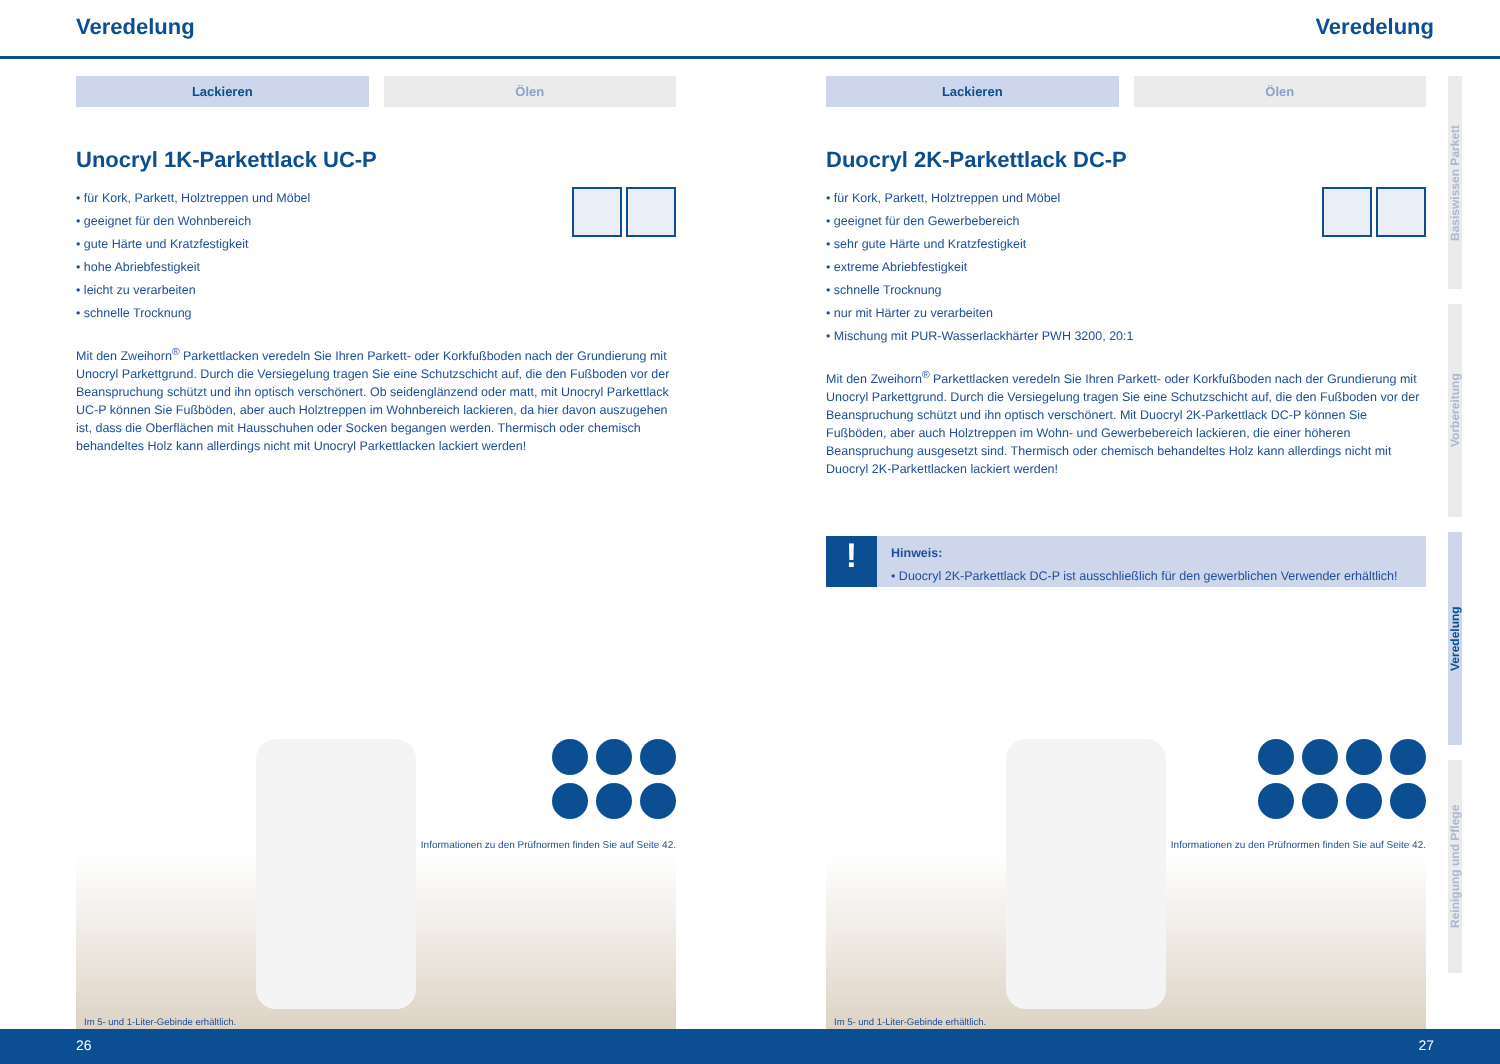Veredelung Veredelung
Lackieren Ölen
Unocryl 1K-Parkettlack UC-P
• für Kork, Parkett, Holztreppen und Möbel
• geeignet für den Wohnbereich
• gute Härte und Kratzfestigkeit
• hohe Abriebfestigkeit
• leicht zu verarbeiten
• schnelle Trocknung
Mit den Zweihorn<sup>®</sup> Parkettlacken veredeln Sie Ihren Parkett- oder Korkfußboden nach der Grundierung mit Unocryl Parkettgrund. Durch die Versiegelung tragen Sie eine Schutzschicht auf, die den Fußboden vor der Beanspruchung schützt und ihn optisch verschönert. Ob seidenglänzend oder matt, mit Unocryl Parkettlack UC-P können Sie Fußböden, aber auch Holztreppen im Wohnbereich lackieren, da hier davon auszugehen ist, dass die Oberflächen mit Hausschuhen oder Socken begangen werden. Thermisch oder chemisch behandeltes Holz kann allerdings nicht mit Unocryl Parkettlacken lackiert werden!
Informationen zu den Prüfnormen finden Sie auf Seite 42.
Im 5- und 1-Liter-Gebinde erhältlich.
Lackieren Ölen
Duocryl 2K-Parkettlack DC-P
• für Kork, Parkett, Holztreppen und Möbel
• geeignet für den Gewerbebereich
• sehr gute Härte und Kratzfestigkeit
• extreme Abriebfestigkeit
• schnelle Trocknung
• nur mit Härter zu verarbeiten
• Mischung mit PUR-Wasserlackhärter PWH 3200, 20:1
Mit den Zweihorn<sup>®</sup> Parkettlacken veredeln Sie Ihren Parkett- oder Korkfußboden nach der Grundierung mit Unocryl Parkettgrund. Durch die Versiegelung tragen Sie eine Schutzschicht auf, die den Fußboden vor der Beanspruchung schützt und ihn optisch verschönert. Mit Duocryl 2K-Parkettlack DC-P können Sie Fußböden, aber auch Holztreppen im Wohn- und Gewerbebereich lackieren, die einer höheren Beanspruchung ausgesetzt sind. Thermisch oder chemisch behandeltes Holz kann allerdings nicht mit Duocryl 2K-Parkettlacken lackiert werden!
!
Hinweis:
• Duocryl 2K-Parkettlack DC-P ist ausschließlich für den gewerblichen Verwender erhältlich!
Informationen zu den Prüfnormen finden Sie auf Seite 42.
Im 5- und 1-Liter-Gebinde erhältlich.
Basiswissen Parkett
Vorbereitung
Veredelung
Reinigung und Pflege
26 27